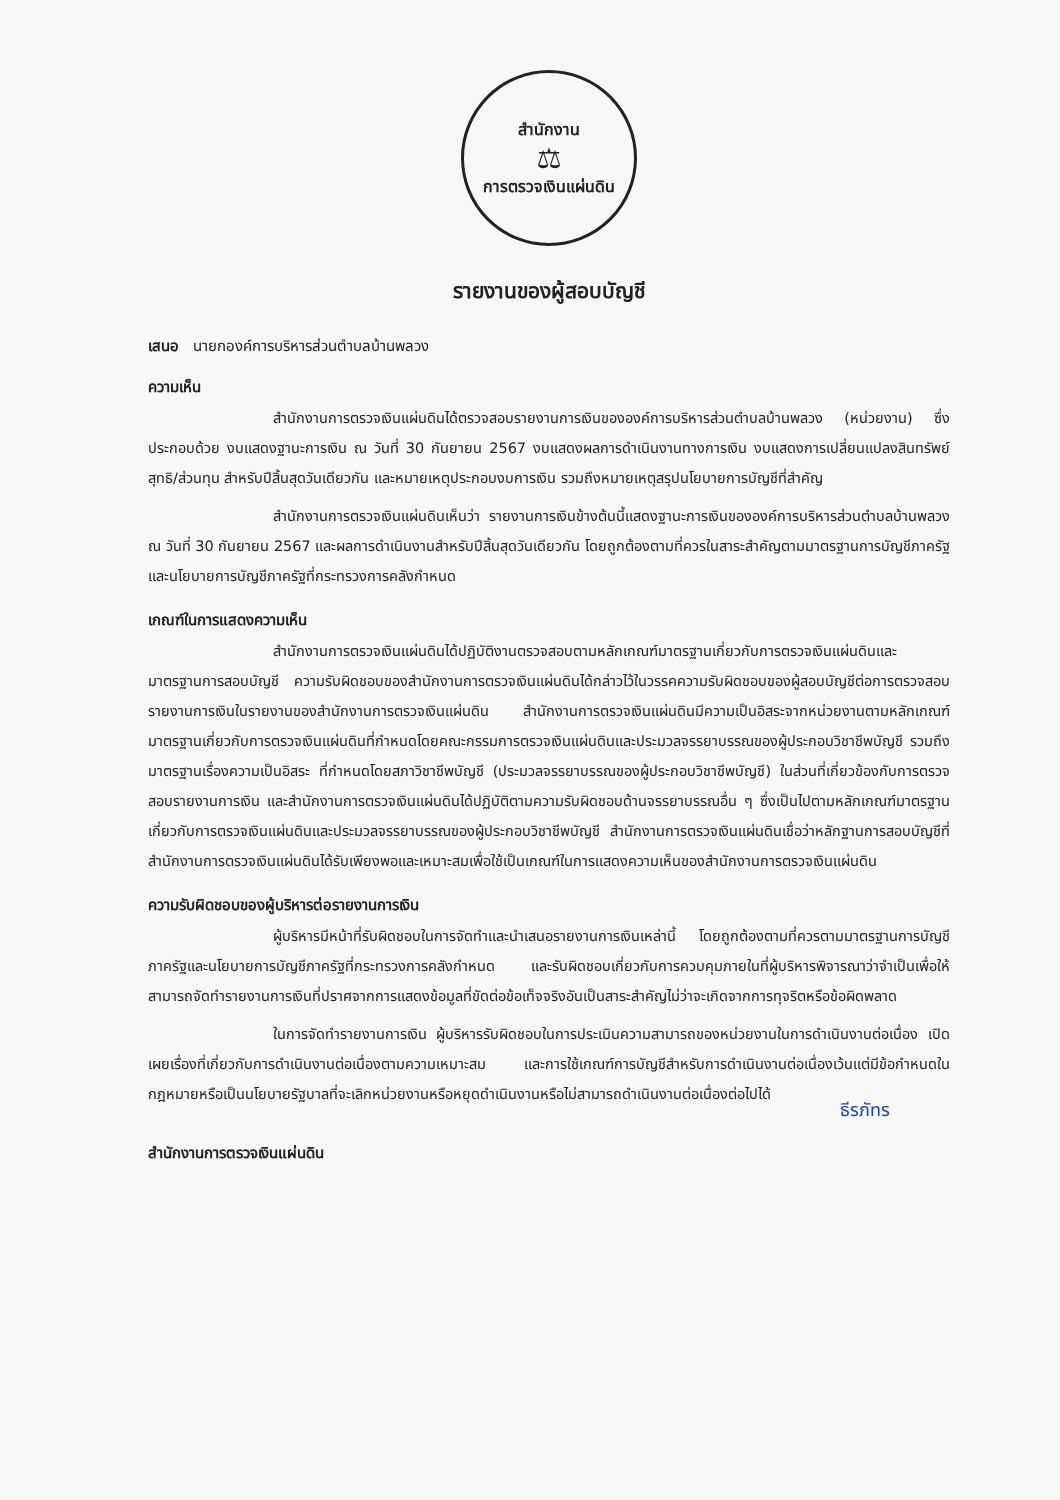สำนักงาน
⚖
การตรวจเงินแผ่นดิน
รายงานของผู้สอบบัญชี
เสนอ นายกองค์การบริหารส่วนตำบลบ้านพลวง
ความเห็น
สำนักงานการตรวจเงินแผ่นดินได้ตรวจสอบรายงานการเงินขององค์การบริหารส่วนตำบลบ้านพลวง (หน่วยงาน) ซึ่งประกอบด้วย งบแสดงฐานะการเงิน ณ วันที่ 30 กันยายน 2567 งบแสดงผลการดำเนินงานทางการเงิน งบแสดงการเปลี่ยนแปลงสินทรัพย์สุทธิ/ส่วนทุน สำหรับปีสิ้นสุดวันเดียวกัน และหมายเหตุประกอบงบการเงิน รวมถึงหมายเหตุสรุปนโยบายการบัญชีที่สำคัญ
สำนักงานการตรวจเงินแผ่นดินเห็นว่า รายงานการเงินข้างต้นนี้แสดงฐานะการเงินขององค์การบริหารส่วนตำบลบ้านพลวง ณ วันที่ 30 กันยายน 2567 และผลการดำเนินงานสำหรับปีสิ้นสุดวันเดียวกัน โดยถูกต้องตามที่ควรในสาระสำคัญตามมาตรฐานการบัญชีภาครัฐและนโยบายการบัญชีภาครัฐที่กระทรวงการคลังกำหนด
เกณฑ์ในการแสดงความเห็น
สำนักงานการตรวจเงินแผ่นดินได้ปฏิบัติงานตรวจสอบตามหลักเกณฑ์มาตรฐานเกี่ยวกับการตรวจเงินแผ่นดินและมาตรฐานการสอบบัญชี ความรับผิดชอบของสำนักงานการตรวจเงินแผ่นดินได้กล่าวไว้ในวรรคความรับผิดชอบของผู้สอบบัญชีต่อการตรวจสอบรายงานการเงินในรายงานของสำนักงานการตรวจเงินแผ่นดิน สำนักงานการตรวจเงินแผ่นดินมีความเป็นอิสระจากหน่วยงานตามหลักเกณฑ์มาตรฐานเกี่ยวกับการตรวจเงินแผ่นดินที่กำหนดโดยคณะกรรมการตรวจเงินแผ่นดินและประมวลจรรยาบรรณของผู้ประกอบวิชาชีพบัญชี รวมถึง มาตรฐานเรื่องความเป็นอิสระ ที่กำหนดโดยสภาวิชาชีพบัญชี (ประมวลจรรยาบรรณของผู้ประกอบวิชาชีพบัญชี) ในส่วนที่เกี่ยวข้องกับการตรวจสอบรายงานการเงิน และสำนักงานการตรวจเงินแผ่นดินได้ปฏิบัติตามความรับผิดชอบด้านจรรยาบรรณอื่น ๆ ซึ่งเป็นไปตามหลักเกณฑ์มาตรฐานเกี่ยวกับการตรวจเงินแผ่นดินและประมวลจรรยาบรรณของผู้ประกอบวิชาชีพบัญชี สำนักงานการตรวจเงินแผ่นดินเชื่อว่าหลักฐานการสอบบัญชีที่สำนักงานการตรวจเงินแผ่นดินได้รับเพียงพอและเหมาะสมเพื่อใช้เป็นเกณฑ์ในการแสดงความเห็นของสำนักงานการตรวจเงินแผ่นดิน
ความรับผิดชอบของผู้บริหารต่อรายงานการเงิน
ผู้บริหารมีหน้าที่รับผิดชอบในการจัดทำและนำเสนอรายงานการเงินเหล่านี้ โดยถูกต้องตามที่ควรตามมาตรฐานการบัญชีภาครัฐและนโยบายการบัญชีภาครัฐที่กระทรวงการคลังกำหนด และรับผิดชอบเกี่ยวกับการควบคุมภายในที่ผู้บริหารพิจารณาว่าจำเป็นเพื่อให้สามารถจัดทำรายงานการเงินที่ปราศจากการแสดงข้อมูลที่ขัดต่อข้อเท็จจริงอันเป็นสาระสำคัญไม่ว่าจะเกิดจากการทุจริตหรือข้อผิดพลาด
ในการจัดทำรายงานการเงิน ผู้บริหารรับผิดชอบในการประเมินความสามารถของหน่วยงานในการดำเนินงานต่อเนื่อง เปิดเผยเรื่องที่เกี่ยวกับการดำเนินงานต่อเนื่องตามความเหมาะสม และการใช้เกณฑ์การบัญชีสำหรับการดำเนินงานต่อเนื่องเว้นแต่มีข้อกำหนดในกฎหมายหรือเป็นนโยบายรัฐบาลที่จะเลิกหน่วยงานหรือหยุดดำเนินงานหรือไม่สามารถดำเนินงานต่อเนื่องต่อไปได้
ธีรภัทร
สำนักงานการตรวจเงินแผ่นดิน